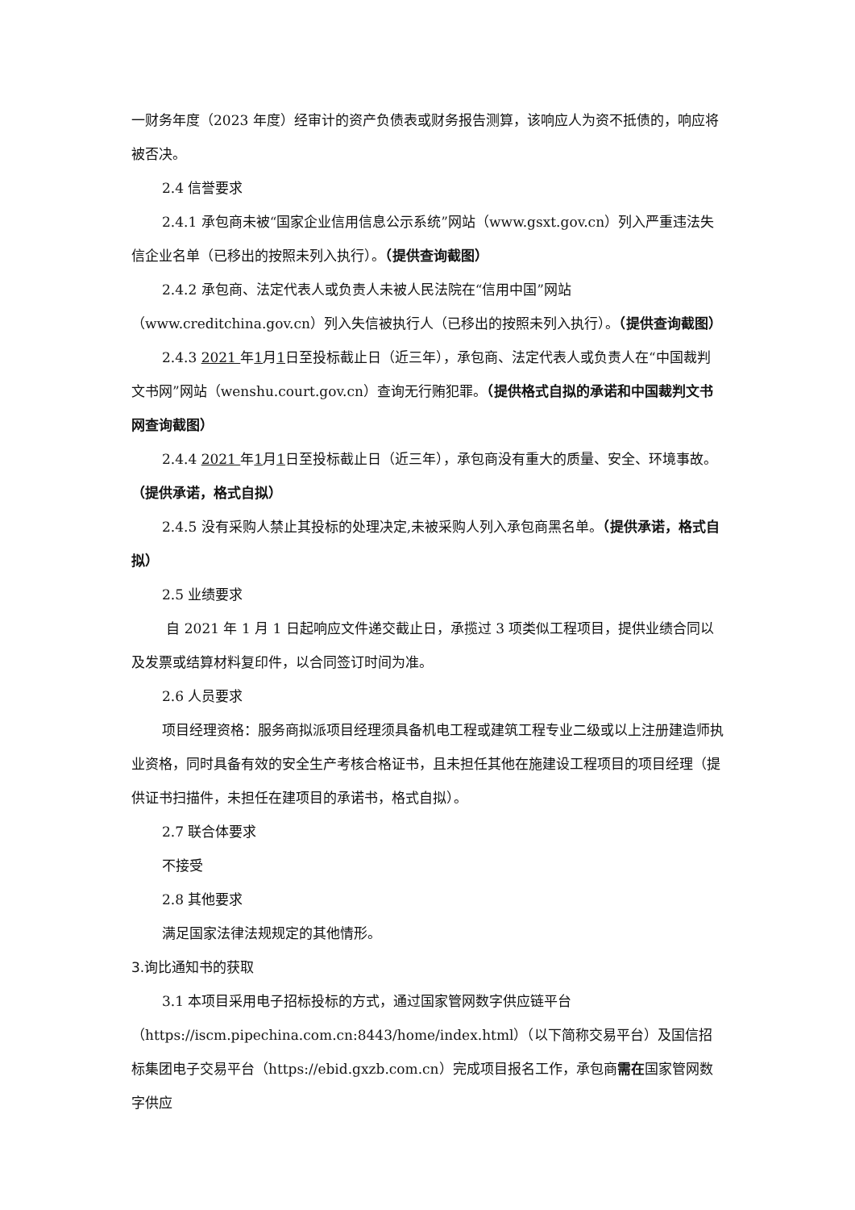一财务年度（2023 年度）经审计的资产负债表或财务报告测算，该响应人为资不抵债的，响应将被否决。
2.4 信誉要求
2.4.1 承包商未被“国家企业信用信息公示系统”网站（www.gsxt.gov.cn）列入严重违法失信企业名单（已移出的按照未列入执行）。（提供查询截图）
2.4.2 承包商、法定代表人或负责人未被人民法院在“信用中国”网站（www.creditchina.gov.cn）列入失信被执行人（已移出的按照未列入执行）。（提供查询截图）
2.4.3 2021 年1月1日至投标截止日（近三年），承包商、法定代表人或负责人在“中国裁判文书网”网站（wenshu.court.gov.cn）查询无行贿犯罪。（提供格式自拟的承诺和中国裁判文书网查询截图）
2.4.4 2021 年1月1日至投标截止日（近三年），承包商没有重大的质量、安全、环境事故。（提供承诺，格式自拟）
2.4.5 没有采购人禁止其投标的处理决定,未被采购人列入承包商黑名单。（提供承诺，格式自拟）
2.5 业绩要求
自 2021 年 1 月 1 日起响应文件递交截止日，承揽过 3 项类似工程项目，提供业绩合同以及发票或结算材料复印件，以合同签订时间为准。
2.6 人员要求
项目经理资格：服务商拟派项目经理须具备机电工程或建筑工程专业二级或以上注册建造师执业资格，同时具备有效的安全生产考核合格证书，且未担任其他在施建设工程项目的项目经理（提供证书扫描件，未担任在建项目的承诺书，格式自拟）。
2.7 联合体要求
不接受
2.8 其他要求
满足国家法律法规规定的其他情形。
3.询比通知书的获取
3.1 本项目采用电子招标投标的方式，通过国家管网数字供应链平台（https://iscm.pipechina.com.cn:8443/home/index.html）（以下简称交易平台）及国信招标集团电子交易平台（https://ebid.gxzb.com.cn）完成项目报名工作，承包商需在国家管网数字供应